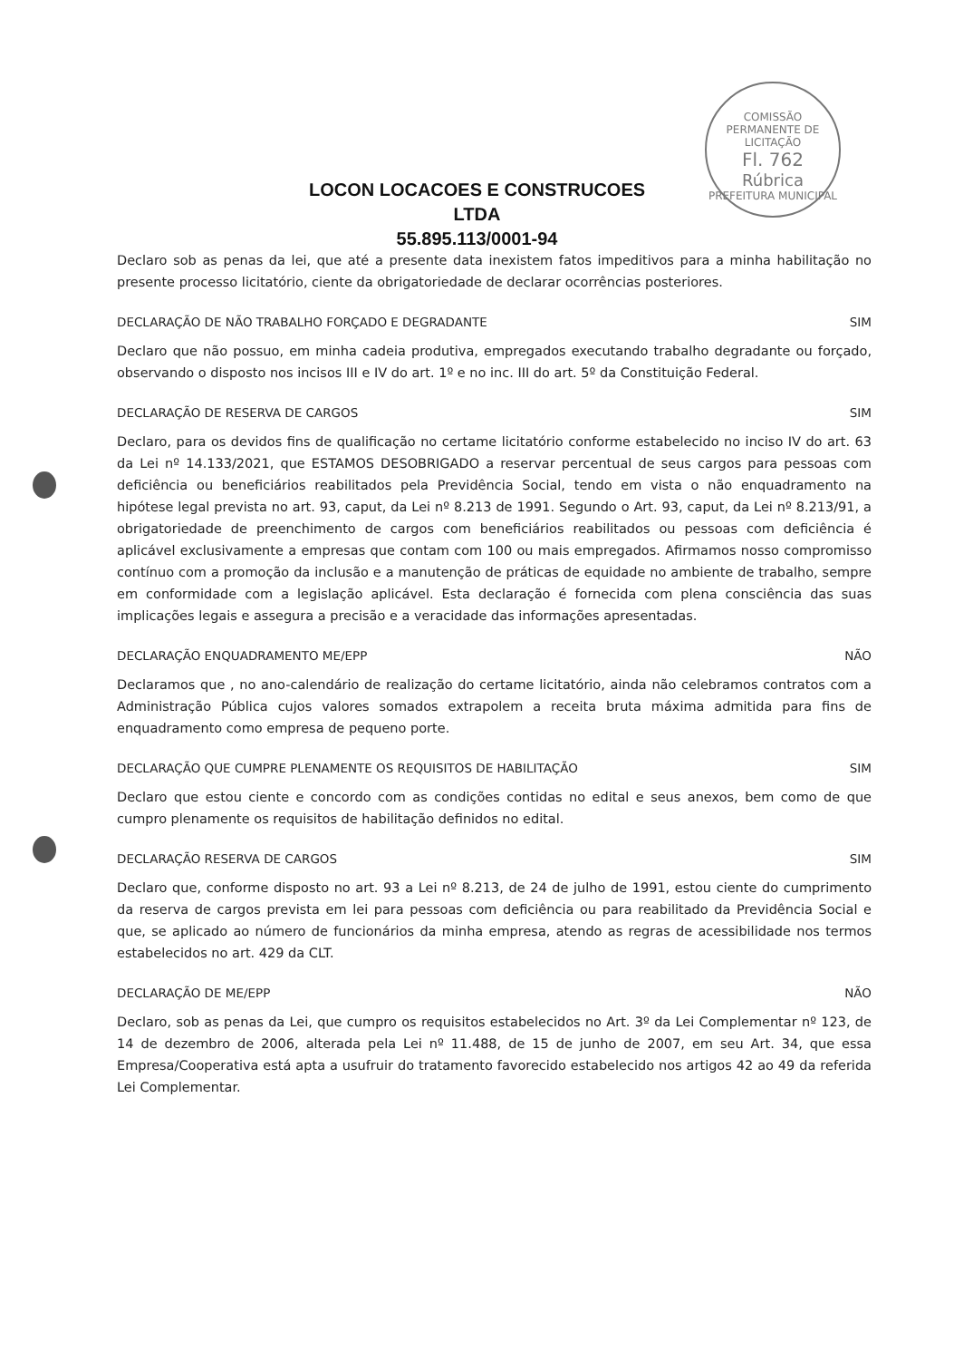COMISSÃO PERMANENTE DE LICITAÇÃO
Fl. 762
Rúbrica
PREFEITURA MUNICIPAL
LOCON LOCACOES E CONSTRUCOES
LTDA
55.895.113/0001-94
Declaro sob as penas da lei, que até a presente data inexistem fatos impeditivos para a minha habilitação no presente processo licitatório, ciente da obrigatoriedade de declarar ocorrências posteriores.
DECLARAÇÃO DE NÃO TRABALHO FORÇADO E DEGRADANTE SIM
Declaro que não possuo, em minha cadeia produtiva, empregados executando trabalho degradante ou forçado, observando o disposto nos incisos III e IV do art. 1º e no inc. III do art. 5º da Constituição Federal.
DECLARAÇÃO DE RESERVA DE CARGOS SIM
Declaro, para os devidos fins de qualificação no certame licitatório conforme estabelecido no inciso IV do art. 63 da Lei nº 14.133/2021, que ESTAMOS DESOBRIGADO a reservar percentual de seus cargos para pessoas com deficiência ou beneficiários reabilitados pela Previdência Social, tendo em vista o não enquadramento na hipótese legal prevista no art. 93, caput, da Lei nº 8.213 de 1991. Segundo o Art. 93, caput, da Lei nº 8.213/91, a obrigatoriedade de preenchimento de cargos com beneficiários reabilitados ou pessoas com deficiência é aplicável exclusivamente a empresas que contam com 100 ou mais empregados. Afirmamos nosso compromisso contínuo com a promoção da inclusão e a manutenção de práticas de equidade no ambiente de trabalho, sempre em conformidade com a legislação aplicável. Esta declaração é fornecida com plena consciência das suas implicações legais e assegura a precisão e a veracidade das informações apresentadas.
DECLARAÇÃO ENQUADRAMENTO ME/EPP NÃO
Declaramos que , no ano-calendário de realização do certame licitatório, ainda não celebramos contratos com a Administração Pública cujos valores somados extrapolem a receita bruta máxima admitida para fins de enquadramento como empresa de pequeno porte.
DECLARAÇÃO QUE CUMPRE PLENAMENTE OS REQUISITOS DE HABILITAÇÃO SIM
Declaro que estou ciente e concordo com as condições contidas no edital e seus anexos, bem como de que cumpro plenamente os requisitos de habilitação definidos no edital.
DECLARAÇÃO RESERVA DE CARGOS SIM
Declaro que, conforme disposto no art. 93 a Lei nº 8.213, de 24 de julho de 1991, estou ciente do cumprimento da reserva de cargos prevista em lei para pessoas com deficiência ou para reabilitado da Previdência Social e que, se aplicado ao número de funcionários da minha empresa, atendo as regras de acessibilidade nos termos estabelecidos no art. 429 da CLT.
DECLARAÇÃO DE ME/EPP NÃO
Declaro, sob as penas da Lei, que cumpro os requisitos estabelecidos no Art. 3º da Lei Complementar nº 123, de 14 de dezembro de 2006, alterada pela Lei nº 11.488, de 15 de junho de 2007, em seu Art. 34, que essa Empresa/Cooperativa está apta a usufruir do tratamento favorecido estabelecido nos artigos 42 ao 49 da referida Lei Complementar.